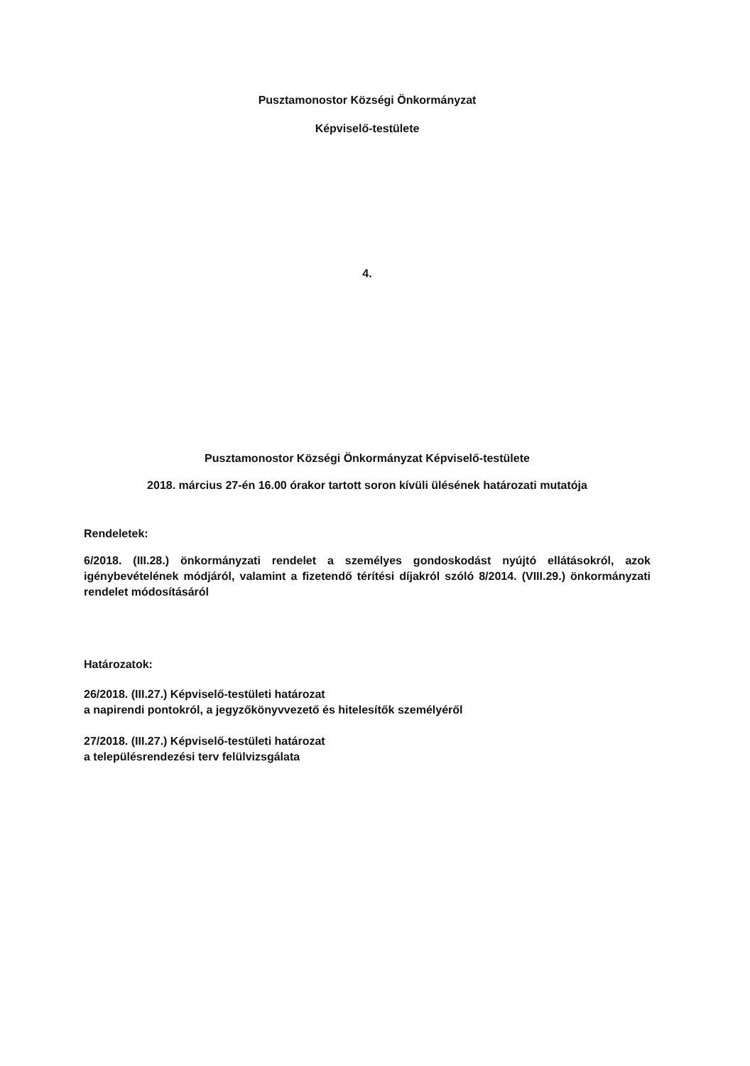Pusztamonostor Községi Önkormányzat
Képviselő-testülete
4.
Pusztamonostor Községi Önkormányzat Képviselő-testülete
2018. március 27-én 16.00 órakor tartott soron kívüli ülésének határozati mutatója
Rendeletek:
6/2018. (III.28.) önkormányzati rendelet a személyes gondoskodást nyújtó ellátásokról, azok igénybevételének módjáról, valamint a fizetendő térítési díjakról szóló 8/2014. (VIII.29.) önkormányzati rendelet módosításáról
Határozatok:
26/2018. (III.27.) Képviselő-testületi határozat
a napirendi pontokról, a jegyzőkönyvvezető és hitelesítők személyéről
27/2018. (III.27.) Képviselő-testületi határozat
a településrendezési terv felülvizsgálata